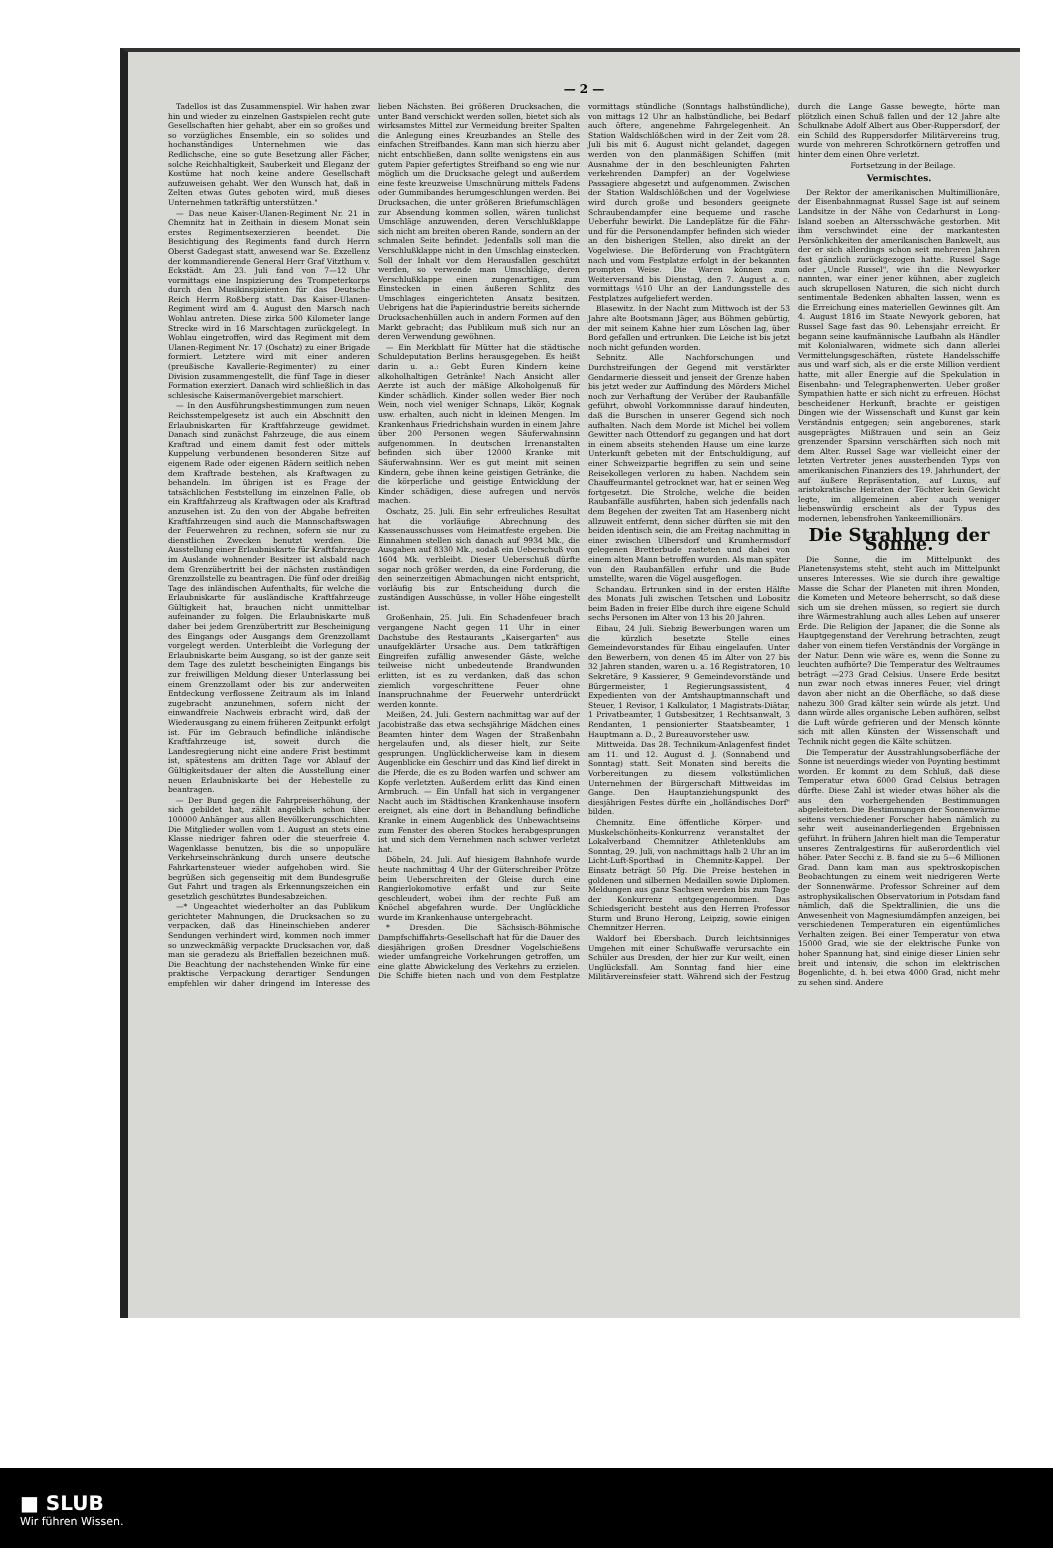— 2 —
Tadellos ist das Zusammenspiel. Wir haben zwar hin und wieder zu einzelnen Gastspielen recht gute Gesellschaften hier gehabt, aber ein so großes und so vorzügliches Ensemble, ein so solides und hochanständiges Unternehmen wie das Redlichsche, eine so gute Besetzung aller Fächer, solche Reichhaltigkeit, Sauberkeit und Eleganz der Kostüme hat noch keine andere Gesellschaft aufzuweisen gehabt. Wer den Wunsch hat, daß in Zelten etwas Gutes geboten wird, muß dieses Unternehmen tatkräftig unterstützen."
— Das neue Kaiser-Ulanen-Regiment Nr. 21 in Chemnitz hat in Zeithain in diesem Monat sein erstes Regimentsexerzieren beendet. Die Besichtigung des Regiments fand durch Herrn Oberst Gadegast statt, anwesend war Se. Exzellenz der kommandierende General Herr Graf Vitzthum v. Eckstädt. Am 23. Juli fand von 7—12 Uhr vormittags eine Inspizierung des Trompeterkorps durch den Musikinspizienten für das Deutsche Reich Herrn Roßberg statt. Das Kaiser-Ulanen-Regiment wird am 4. August den Marsch nach Wohlau antreten. Diese zirka 500 Kilometer lange Strecke wird in 16 Marschtagen zurückgelegt. In Wohlau eingetroffen, wird das Regiment mit dem Ulanen-Regiment Nr. 17 (Oschatz) zu einer Brigade formiert. Letztere wird mit einer anderen (preußische Kavallerie-Regimenter) zu einer Division zusammengestellt, die fünf Tage in dieser Formation exerziert. Danach wird schließlich in das schlesische Kaisermanövergebiet marschiert.
— In den Ausführungsbestimmungen zum neuen Reichsstempelgesetz ist auch ein Abschnitt den Erlaubniskarten für Kraftfahrzeuge gewidmet. Danach sind zunächst Fahrzeuge, die aus einem Kraftrad und einem damit fest oder mittels Kuppelung verbundenen besonderen Sitze auf eigenem Rade oder eigenen Rädern seitlich neben dem Kraftrade bestehen, als Kraftwagen zu behandeln. Im übrigen ist es Frage der tatsächlichen Feststellung im einzelnen Falle, ob ein Kraftfahrzeug als Kraftwagen oder als Kraftrad anzusehen ist. Zu den von der Abgabe befreiten Kraftfahrzeugen sind auch die Mannschaftswagen der Feuerwehren zu rechnen, sofern sie nur zu dienstlichen Zwecken benutzt werden. Die Ausstellung einer Erlaubniskarte für Kraftfahrzeuge im Auslande wohnender Besitzer ist alsbald nach dem Grenzübertritt bei der nächsten zuständigen Grenzzollstelle zu beantragen. Die fünf oder dreißig Tage des inländischen Aufenthalts, für welche die Erlaubniskarte für ausländische Kraftfahrzeuge Gültigkeit hat, brauchen nicht unmittelbar aufeinander zu folgen. Die Erlaubniskarte muß daher bei jedem Grenzübertritt zur Bescheinigung des Eingangs oder Ausgangs dem Grenzzollamt vorgelegt werden. Unterbleibt die Vorlegung der Erlaubniskarte beim Ausgang, so ist der ganze seit dem Tage des zuletzt bescheinigten Eingangs bis zur freiwilligen Meldung dieser Unterlassung bei einem Grenzzollamt oder bis zur anderweiten Entdeckung verflossene Zeitraum als im Inland zugebracht anzunehmen, sofern nicht der einwandfreie Nachweis erbracht wird, daß der Wiederausgang zu einem früheren Zeitpunkt erfolgt ist. Für im Gebrauch befindliche inländische Kraftfahrzeuge ist, soweit durch die Landesregierung nicht eine andere Frist bestimmt ist, spätestens am dritten Tage vor Ablauf der Gültigkeitsdauer der alten die Ausstellung einer neuen Erlaubniskarte bei der Hebestelle zu beantragen.
— Der Bund gegen die Fahrpreiserhöhung, der sich gebildet hat, zählt angeblich schon über 100000 Anhänger aus allen Bevölkerungsschichten. Die Mitglieder wollen vom 1. August an stets eine Klasse niedriger fahren oder die steuerfreie 4. Wagenklasse benutzen, bis die so unpopuläre Verkehrseinschränkung durch unsere deutsche Fahrkartensteuer wieder aufgehoben wird. Sie begrüßen sich gegenseitig mit dem Bundesgruße Gut Fahrt und tragen als Erkennungszeichen ein gesetzlich geschütztes Bundesabzeichen.
—* Ungeachtet wiederholter an das Publikum gerichteter Mahnungen, die Drucksachen so zu verpacken, daß das Hineinschieben anderer Sendungen verhindert wird, kommen noch immer so unzweckmäßig verpackte Drucksachen vor, daß man sie geradezu als Brieffallen bezeichnen muß. Die Beachtung der nachstehenden Winke für eine praktische Verpackung derartiger Sendungen empfehlen wir daher dringend im Interesse des lieben Nächsten. Bei größeren Drucksachen, die unter Band verschickt werden sollen, bietet sich als wirksamstes Mittel zur Vermeidung breiter Spalten die Anlegung eines Kreuzbandes an Stelle des einfachen Streifbandes. Kann man sich hierzu aber nicht entschließen, dann sollte wenigstens ein aus gutem Papier gefertigtes Streifband so eng wie nur möglich um die Drucksache gelegt und außerdem eine feste kreuzweise Umschnürung mittels Fadens oder Gummibandes herumgeschlungen werden. Bei Drucksachen, die unter größeren Briefumschlägen zur Absendung kommen sollen, wären tunlichst Umschläge anzuwenden, deren Verschlußklappe sich nicht am breiten oberen Rande, sondern an der schmalen Seite befindet. Jedenfalls soll man die Verschlußklappe nicht in den Umschlag einstecken. Soll der Inhalt vor dem Herausfallen geschützt werden, so verwende man Umschläge, deren Verschlußklappe einen zungenartigen, zum Einstecken in einen äußeren Schlitz des Umschlages eingerichteten Ansatz besitzen. Uebrigens hat die Papierindustrie bereits sichernde Drucksachenhüllen auch in andern Formen auf den Markt gebracht; das Publikum muß sich nur an deren Verwendung gewöhnen.
— Ein Merkblatt für Mütter hat die städtische Schuldeputation Berlins herausgegeben. Es heißt darin u. a.: Gebt Euren Kindern keine alkoholhaltigen Getränke! Nach Ansicht aller Aerzte ist auch der mäßige Alkoholgenuß für Kinder schädlich. Kinder sollen weder Bier noch Wein, noch viel weniger Schnaps, Likör, Kognak usw. erhalten, auch nicht in kleinen Mengen. Im Krankenhaus Friedrichshain wurden in einem Jahre über 200 Personen wegen Säuferwahnsinn aufgenommen. In deutschen Irrenanstalten befinden sich über 12000 Kranke mit Säuferwahnsinn. Wer es gut meint mit seinen Kindern, gebe ihnen keine geistigen Getränke, die die körperliche und geistige Entwicklung der Kinder schädigen, diese aufregen und nervös machen.
Oschatz, 25. Juli. Ein sehr erfreuliches Resultat hat die vorläufige Abrechnung des Kassenausschusses vom Heimatfeste ergeben. Die Einnahmen stellen sich danach auf 9934 Mk., die Ausgaben auf 8330 Mk., sodaß ein Ueberschuß von 1604 Mk. verbleibt. Dieser Ueberschuß dürfte sogar noch größer werden, da eine Forderung, die den seinerzeitigen Abmachungen nicht entspricht, vorläufig bis zur Entscheidung durch die zuständigen Ausschüsse, in voller Höhe eingestellt ist.
Großenhain, 25. Juli. Ein Schadenfeuer brach vergangene Nacht gegen 11 Uhr in einer Dachstube des Restaurants „Kaisergarten" aus unaufgeklärter Ursache aus. Dem tatkräftigen Eingreifen zufällig anwesender Gäste, welche teilweise nicht unbedeutende Brandwunden erlitten, ist es zu verdanken, daß das schon ziemlich vorgeschrittene Feuer ohne Inanspruchnahme der Feuerwehr unterdrückt werden konnte.
Meißen, 24. Juli. Gestern nachmittag war auf der Jacobistraße das etwa sechsjährige Mädchen eines Beamten hinter dem Wagen der Straßenbahn hergelaufen und, als dieser hielt, zur Seite gesprungen. Unglücklicherweise kam in diesem Augenblicke ein Geschirr und das Kind lief direkt in die Pferde, die es zu Boden warfen und schwer am Kopfe verletzten. Außerdem erlitt das Kind einen Armbruch. — Ein Unfall hat sich in vergangener Nacht auch im Städtischen Krankenhause insofern ereignet, als eine dort in Behandlung befindliche Kranke in einem Augenblick des Unbewachtseins zum Fenster des oberen Stockes herabgesprungen ist und sich dem Vernehmen nach schwer verletzt hat.
Döbeln, 24. Juli. Auf hiesigem Bahnhofe wurde heute nachmittag 4 Uhr der Güterschreiber Prötze beim Ueberschreiten der Gleise durch eine Rangierlokomotive erfaßt und zur Seite geschleudert, wobei ihm der rechte Fuß am Knöchel abgefahren wurde. Der Unglückliche wurde im Krankenhause untergebracht.
* Dresden. Die Sächsisch-Böhmische Dampfschiffahrts-Gesellschaft hat für die Dauer des diesjährigen großen Dresdner Vogelschießens wieder umfangreiche Vorkehrungen getroffen, um eine glatte Abwickelung des Verkehrs zu erzielen. Die Schiffe bieten nach und von dem Festplatze vormittags stündliche (Sonntags halbstündliche), von mittags 12 Uhr an halbstündliche, bei Bedarf auch öftere, angenehme Fahrgelegenheit. An Station Waldschlößchen wird in der Zeit vom 28. Juli bis mit 6. August nicht gelandet, dagegen werden von den planmäßigen Schiffen (mit Ausnahme der in den beschleunigten Fahrten verkehrenden Dampfer) an der Vogelwiese Passagiere abgesetzt und aufgenommen. Zwischen der Station Waldschlößchen und der Vogelwiese wird durch große und besonders geeignete Schraubendampfer eine bequeme und rasche Ueberfuhr bewirkt. Die Landeplätze für die Fähr- und für die Personendampfer befinden sich wieder an den bisherigen Stellen, also direkt an der Vogelwiese. Die Beförderung von Frachtgütern nach und vom Festplatze erfolgt in der bekannten prompten Weise. Die Waren können zum Weiterversand bis Dienstag, den 7. August a. c. vormittags ½10 Uhr an der Landungsstelle des Festplatzes aufgeliefert werden.
Blasewitz. In der Nacht zum Mittwoch ist der 53 Jahre alte Bootsmann Jäger, aus Böhmen gebürtig, der mit seinem Kahne hier zum Löschen lag, über Bord gefallen und ertrunken. Die Leiche ist bis jetzt noch nicht gefunden worden.
Sebnitz. Alle Nachforschungen und Durchstreifungen der Gegend mit verstärkter Gendarmerie diesseit und jenseit der Grenze haben bis jetzt weder zur Auffindung des Mörders Michel noch zur Verhaftung der Verüber der Raubanfälle geführt, obwohl Vorkommnisse darauf hindeuten, daß die Burschen in unserer Gegend sich noch aufhalten. Nach dem Morde ist Michel bei vollem Gewitter nach Ottendorf zu gegangen und hat dort in einem abseits stehenden Hause um eine kurze Unterkunft gebeten mit der Entschuldigung, auf einer Schweizpartie begriffen zu sein und seine Reisekollegen verloren zu haben. Nachdem sein Chauffeurmantel getrocknet war, hat er seinen Weg fortgesetzt. Die Strolche, welche die beiden Raubanfälle ausführten, haben sich jedenfalls nach dem Begehen der zweiten Tat am Hasenberg nicht allzuweit entfernt, denn sicher dürften sie mit den beiden identisch sein, die am Freitag nachmittag in einer zwischen Ulbersdorf und Krumhermsdorf gelegenen Bretterbude rasteten und dabei von einem alten Mann betroffen wurden. Als man später von den Raubanfällen erfuhr und die Bude umstellte, waren die Vögel ausgeflogen.
Schandau. Ertrunken sind in der ersten Hälfte des Monats Juli zwischen Tetschen und Lobositz beim Baden in freier Elbe durch ihre eigene Schuld sechs Personen im Alter von 13 bis 20 Jahren.
Eibau, 24 Juli. Siebzig Bewerbungen waren um die kürzlich besetzte Stelle eines Gemeindevorstandes für Eibau eingelaufen. Unter den Bewerbern, von denen 45 im Alter von 27 bis 32 Jahren standen, waren u. a. 16 Registratoren, 10 Sekretäre, 9 Kassierer, 9 Gemeindevorstände und Bürgermeister, 1 Regierungsassistent, 4 Expedienten von der Amtshauptmannschaft und Steuer, 1 Revisor, 1 Kalkulator, 1 Magistrats-Diätar, 1 Privatbeamter, 1 Gutsbesitzer, 1 Rechtsanwalt, 3 Rendanten, 1 pensionierter Staatsbeamter, 1 Hauptmann a. D., 2 Bureauvorsteher usw.
Mittweida. Das 28. Technikum-Anlagenfest findet am 11. und 12. August d. J. (Sonnabend und Sonntag) statt. Seit Monaten sind bereits die Vorbereitungen zu diesem volkstümlichen Unternehmen der Bürgerschaft Mittweidas im Gange. Den Hauptanziehungspunkt des diesjährigen Festes dürfte ein „holländisches Dorf" bilden.
Chemnitz. Eine öffentliche Körper- und Muskelschönheits-Konkurrenz veranstaltet der Lokalverband Chemnitzer Athletenklubs am Sonntag, 29. Juli, von nachmittags halb 2 Uhr an im Licht-Luft-Sportbad in Chemnitz-Kappel. Der Einsatz beträgt 50 Pfg. Die Preise bestehen in goldenen und silbernen Medaillen sowie Diplomen. Meldungen aus ganz Sachsen werden bis zum Tage der Konkurrenz entgegengenommen. Das Schiedsgericht besteht aus den Herren Professor Sturm und Bruno Herong, Leipzig, sowie einigen Chemnitzer Herren.
Waldorf bei Ebersbach. Durch leichtsinniges Umgehen mit einer Schußwaffe verursachte ein Schüler aus Dresden, der hier zur Kur weilt, einen Unglücksfall. Am Sonntag fand hier eine Militärvereinsfeier statt. Während sich der Festzug durch die Lange Gasse bewegte, hörte man plötzlich einen Schuß fallen und der 12 Jahre alte Schulknabe Adolf Albert aus Ober-Ruppersdorf, der ein Schild des Ruppersdorfer Militärvereins trug, wurde von mehreren Schrotkörnern getroffen und hinter dem einen Ohre verletzt.
Fortsetzung in der Beilage.
Vermischtes.
Der Rektor der amerikanischen Multimillionäre, der Eisenbahnmagnat Russel Sage ist auf seinem Landsitze in der Nähe von Cedarhurst in Long-Island soeben an Altersschwäche gestorben. Mit ihm verschwindet eine der markantesten Persönlichkeiten der amerikanischen Bankwelt, aus der er sich allerdings schon seit mehreren Jahren fast gänzlich zurückgezogen hatte. Russel Sage oder „Uncle Russel", wie ihn die Newyorker nannten, war einer jener kühnen, aber zugleich auch skrupellosen Naturen, die sich nicht durch sentimentale Bedenken abhalten lassen, wenn es die Erreichung eines materiellen Gewinnes gilt. Am 4. August 1816 im Staate Newyork geboren, hat Russel Sage fast das 90. Lebensjahr erreicht. Er begann seine kaufmännische Laufbahn als Händler mit Kolonialwaren, widmete sich dann allerlei Vermittelungsgeschäften, rüstete Handelsschiffe aus und warf sich, als er die erste Million verdient hatte, mit aller Energie auf die Spekulation in Eisenbahn- und Telegraphenwerten. Ueber großer Sympathien hatte er sich nicht zu erfreuen. Höchst bescheidener Herkunft, brachte er geistigen Dingen wie der Wissenschaft und Kunst gar kein Verständnis entgegen; sein angeborenes, stark ausgeprägtes Mißtrauen und sein an Geiz grenzender Sparsinn verschärften sich noch mit dem Alter. Russel Sage war vielleicht einer der letzten Vertreter jenes aussterbenden Typs von amerikanischen Finanziers des 19. Jahrhundert, der auf äußere Repräsentation, auf Luxus, auf aristokratische Heiraten der Töchter kein Gewicht legte, im allgemeinen aber auch weniger liebenswürdig erscheint als der Typus des modernen, lebensfrohen Yankeemillionärs.
Die Strahlung der Sonne.
Die Sonne, die im Mittelpunkt des Planetensystems steht, steht auch im Mittelpunkt unseres Interesses. Wie sie durch ihre gewaltige Masse die Schar der Planeten mit ihren Monden, die Kometen und Meteore beherrscht, so daß diese sich um sie drehen müssen, so regiert sie durch ihre Wärmestrahlung auch alles Leben auf unserer Erde. Die Religion der Japaner, die die Sonne als Hauptgegenstand der Verehrung betrachten, zeugt daher von einem tiefen Verständnis der Vorgänge in der Natur. Denn wie wäre es, wenn die Sonne zu leuchten aufhörte? Die Temperatur des Weltraumes beträgt —273 Grad Celsius. Unsere Erde besitzt nun zwar noch etwas inneres Feuer, viel dringt davon aber nicht an die Oberfläche, so daß diese nahezu 300 Grad kälter sein würde als jetzt. Und dann würde alles organische Leben aufhören, selbst die Luft würde gefrieren und der Mensch könnte sich mit allen Künsten der Wissenschaft und Technik nicht gegen die Kälte schützen.
Die Temperatur der Ausstrahlungsoberfläche der Sonne ist neuerdings wieder von Poynting bestimmt worden. Er kommt zu dem Schluß, daß diese Temperatur etwa 6000 Grad Celsius betragen dürfte. Diese Zahl ist wieder etwas höher als die aus den vorhergehenden Bestimmungen abgeleiteten. Die Bestimmungen der Sonnenwärme seitens verschiedener Forscher haben nämlich zu sehr weit auseinanderliegenden Ergebnissen geführt. In frühern Jahren hielt man die Temperatur unseres Zentralgestirns für außerordentlich viel höher. Pater Secchi z. B. fand sie zu 5—6 Millionen Grad. Dann kam man aus spektroskopischen Beobachtungen zu einem weit niedrigeren Werte der Sonnenwärme. Professor Schreiner auf dem astrophysikalischen Observatorium in Potsdam fand nämlich, daß die Spektrallinien, die uns die Anwesenheit von Magnesiumdämpfen anzeigen, bei verschiedenen Temperaturen ein eigentümliches Verhalten zeigen. Bei einer Temperatur von etwa 15000 Grad, wie sie der elektrische Funke von hoher Spannung hat, sind einige dieser Linien sehr breit und intensiv, die schon im elektrischen Bogenlichte, d. h. bei etwa 4000 Grad, nicht mehr zu sehen sind. Andere
■ SLUB
Wir führen Wissen.